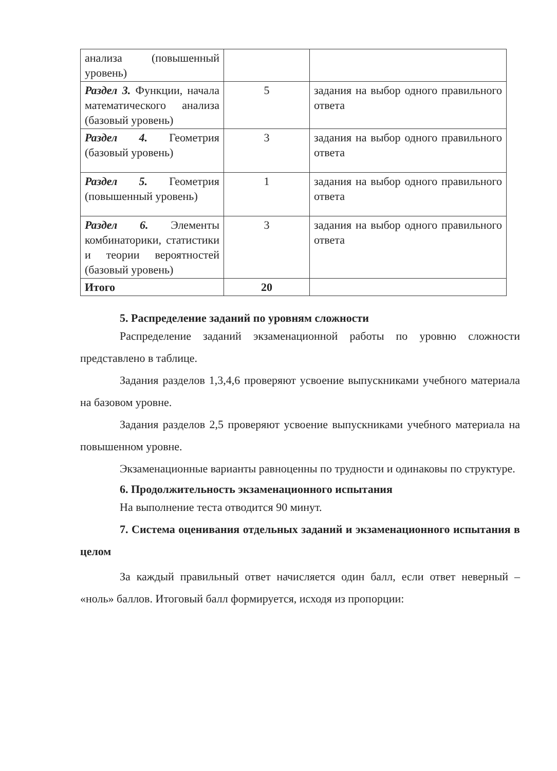| анализа (повышенный уровень) | | |
| Раздел 3. Функции, начала математического анализа (базовый уровень) | 5 | задания на выбор одного правильного ответа |
| Раздел 4. Геометрия (базовый уровень) | 3 | задания на выбор одного правильного ответа |
| Раздел 5. Геометрия (повышенный уровень) | 1 | задания на выбор одного правильного ответа |
| Раздел 6. Элементы комбинаторики, статистики и теории вероятностей (базовый уровень) | 3 | задания на выбор одного правильного ответа |
| Итого | 20 | |
5. Распределение заданий по уровням сложности
Распределение заданий экзаменационной работы по уровню сложности представлено в таблице.
Задания разделов 1,3,4,6 проверяют усвоение выпускниками учебного материала на базовом уровне.
Задания разделов 2,5 проверяют усвоение выпускниками учебного материала на повышенном уровне.
Экзаменационные варианты равноценны по трудности и одинаковы по структуре.
6. Продолжительность экзаменационного испытания
На выполнение теста отводится 90 минут.
7. Система оценивания отдельных заданий и экзаменационного испытания в целом
За каждый правильный ответ начисляется один балл, если ответ неверный – «ноль» баллов. Итоговый балл формируется, исходя из пропорции: